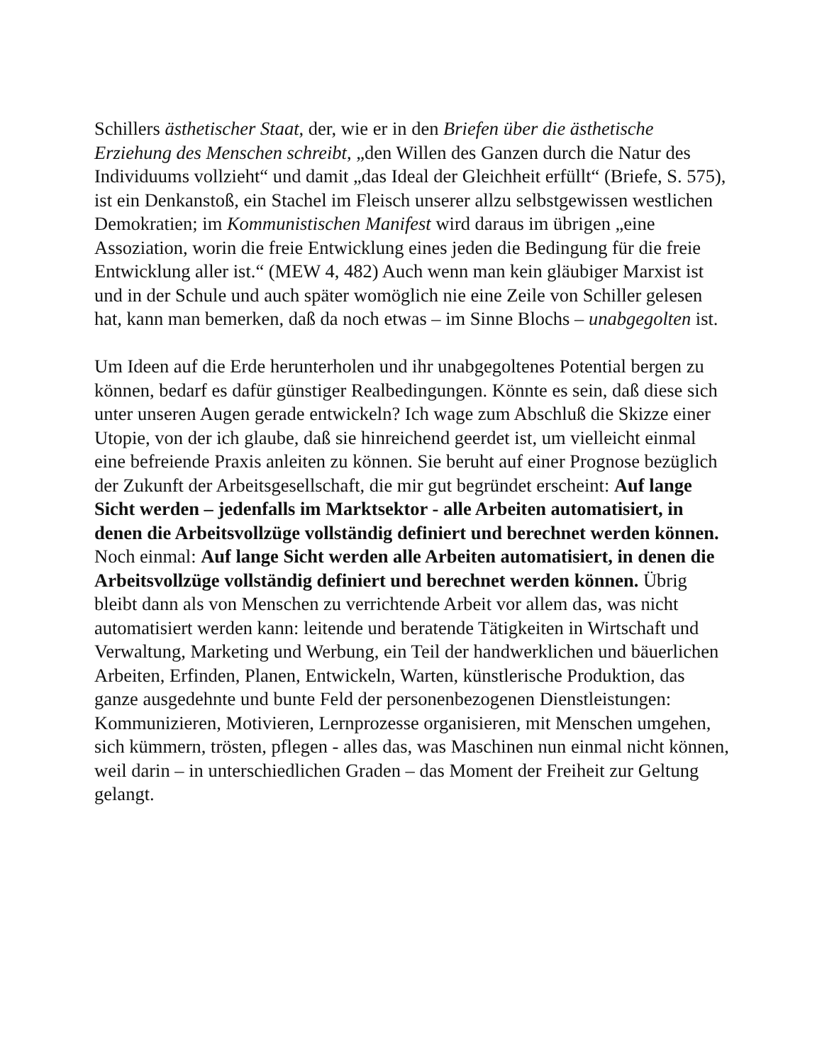Schillers ästhetischer Staat, der, wie er in den Briefen über die ästhetische Erziehung des Menschen schreibt, „den Willen des Ganzen durch die Natur des Individuums vollzieht“ und damit „das Ideal der Gleichheit erfüllt“ (Briefe, S. 575), ist ein Denkanstoß, ein Stachel im Fleisch unserer allzu selbstgewissen westlichen Demokratien; im Kommunistischen Manifest wird daraus im übrigen „eine Assoziation, worin die freie Entwicklung eines jeden die Bedingung für die freie Entwicklung aller ist.“ (MEW 4, 482) Auch wenn man kein gläubiger Marxist ist und in der Schule und auch später womöglich nie eine Zeile von Schiller gelesen hat, kann man bemerken, daß da noch etwas – im Sinne Blochs – unabgegolten ist.
Um Ideen auf die Erde herunterholen und ihr unabgegoltenes Potential bergen zu können, bedarf es dafür günstiger Realbedingungen. Könnte es sein, daß diese sich unter unseren Augen gerade entwickeln? Ich wage zum Abschluß die Skizze einer Utopie, von der ich glaube, daß sie hinreichend geerdet ist, um vielleicht einmal eine befreiende Praxis anleiten zu können. Sie beruht auf einer Prognose bezüglich der Zukunft der Arbeitsgesellschaft, die mir gut begründet erscheint: Auf lange Sicht werden – jedenfalls im Marktsektor - alle Arbeiten automatisiert, in denen die Arbeitsvollzüge vollständig definiert und berechnet werden können. Noch einmal: Auf lange Sicht werden alle Arbeiten automatisiert, in denen die Arbeitsvollzüge vollständig definiert und berechnet werden können. Übrig bleibt dann als von Menschen zu verrichtende Arbeit vor allem das, was nicht automatisiert werden kann: leitende und beratende Tätigkeiten in Wirtschaft und Verwaltung, Marketing und Werbung, ein Teil der handwerklichen und bäuerlichen Arbeiten, Erfinden, Planen, Entwickeln, Warten, künstlerische Produktion, das ganze ausgedehnte und bunte Feld der personenbezogenen Dienstleistungen: Kommunizieren, Motivieren, Lernprozesse organisieren, mit Menschen umgehen, sich kümmern, trösten, pflegen - alles das, was Maschinen nun einmal nicht können, weil darin – in unterschiedlichen Graden – das Moment der Freiheit zur Geltung gelangt.